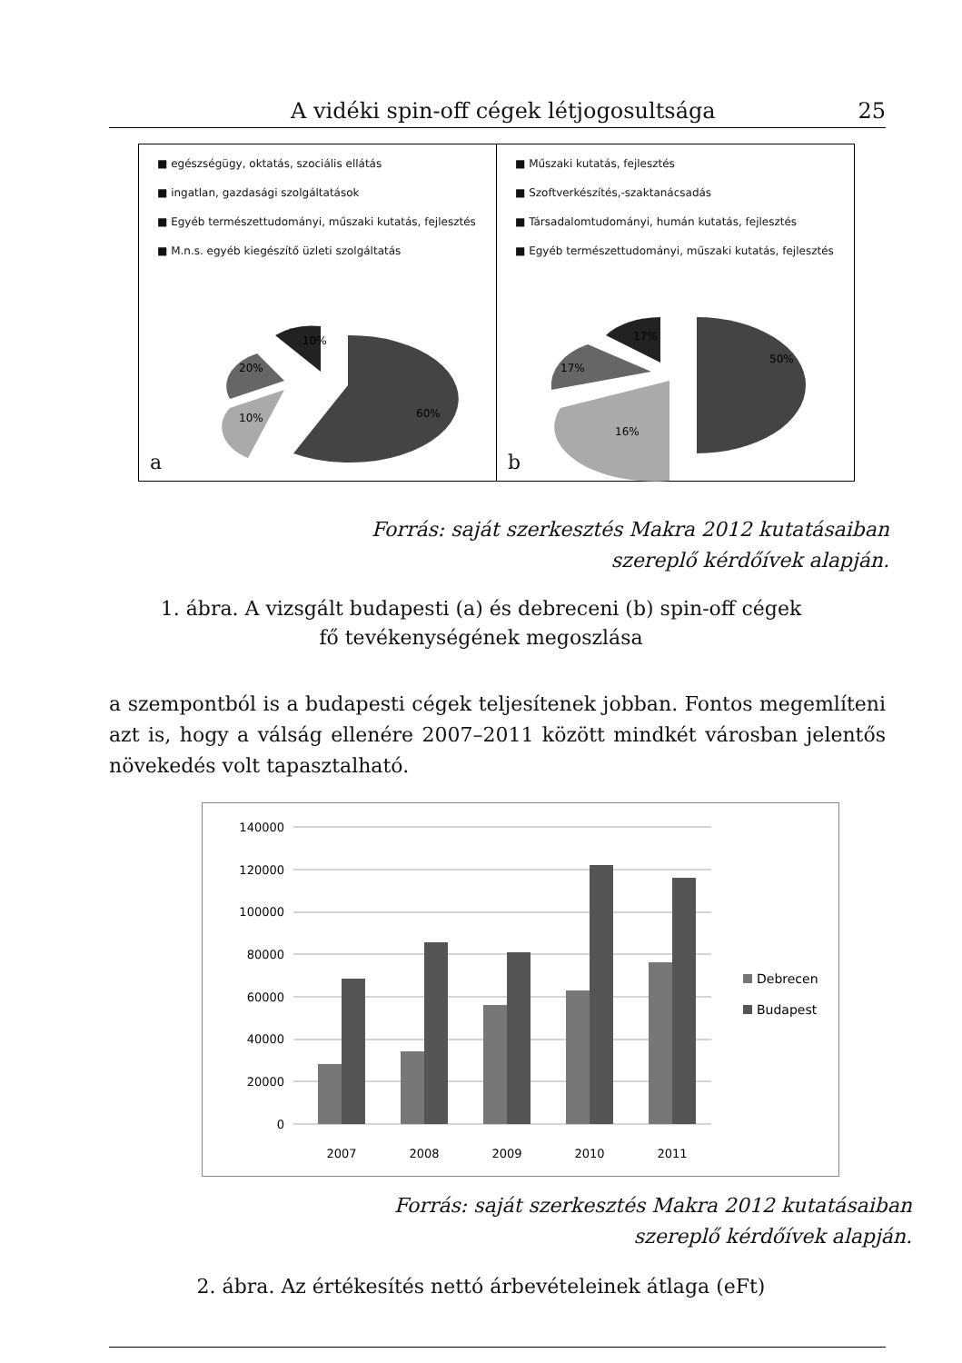A vidéki spin-off cégek létjogosultsága 25
■ egészségügy, oktatás, szociális ellátás
■ ingatlan, gazdasági szolgáltatások
■ Egyéb természettudományi, műszaki kutatás, fejlesztés
■ M.n.s. egyéb kiegészítő üzleti szolgáltatás
60%
10%
20%
10%
a
■ Műszaki kutatás, fejlesztés
■ Szoftverkészítés,-szaktanácsadás
■ Társadalomtudományi, humán kutatás, fejlesztés
■ Egyéb természettudományi, műszaki kutatás, fejlesztés
50%
16%
17%
17%
b
Forrás: saját szerkesztés Makra 2012 kutatásaiban
szereplő kérdőívek alapján.
1. ábra. A vizsgált budapesti (a) és debreceni (b) spin-off cégek
fő tevékenységének megoszlása
a szempontból is a budapesti cégek teljesítenek jobban. Fontos megemlíteni azt is, hogy a válság ellenére 2007–2011 között mindkét városban jelentős növekedés volt tapasztalható.
140000
120000
100000
80000
60000
40000
20000
0
2007
2008
2009
2010
2011
Debrecen
Budapest
Forrás: saját szerkesztés Makra 2012 kutatásaiban
szereplő kérdőívek alapján.
2. ábra. Az értékesítés nettó árbevételeinek átlaga (eFt)